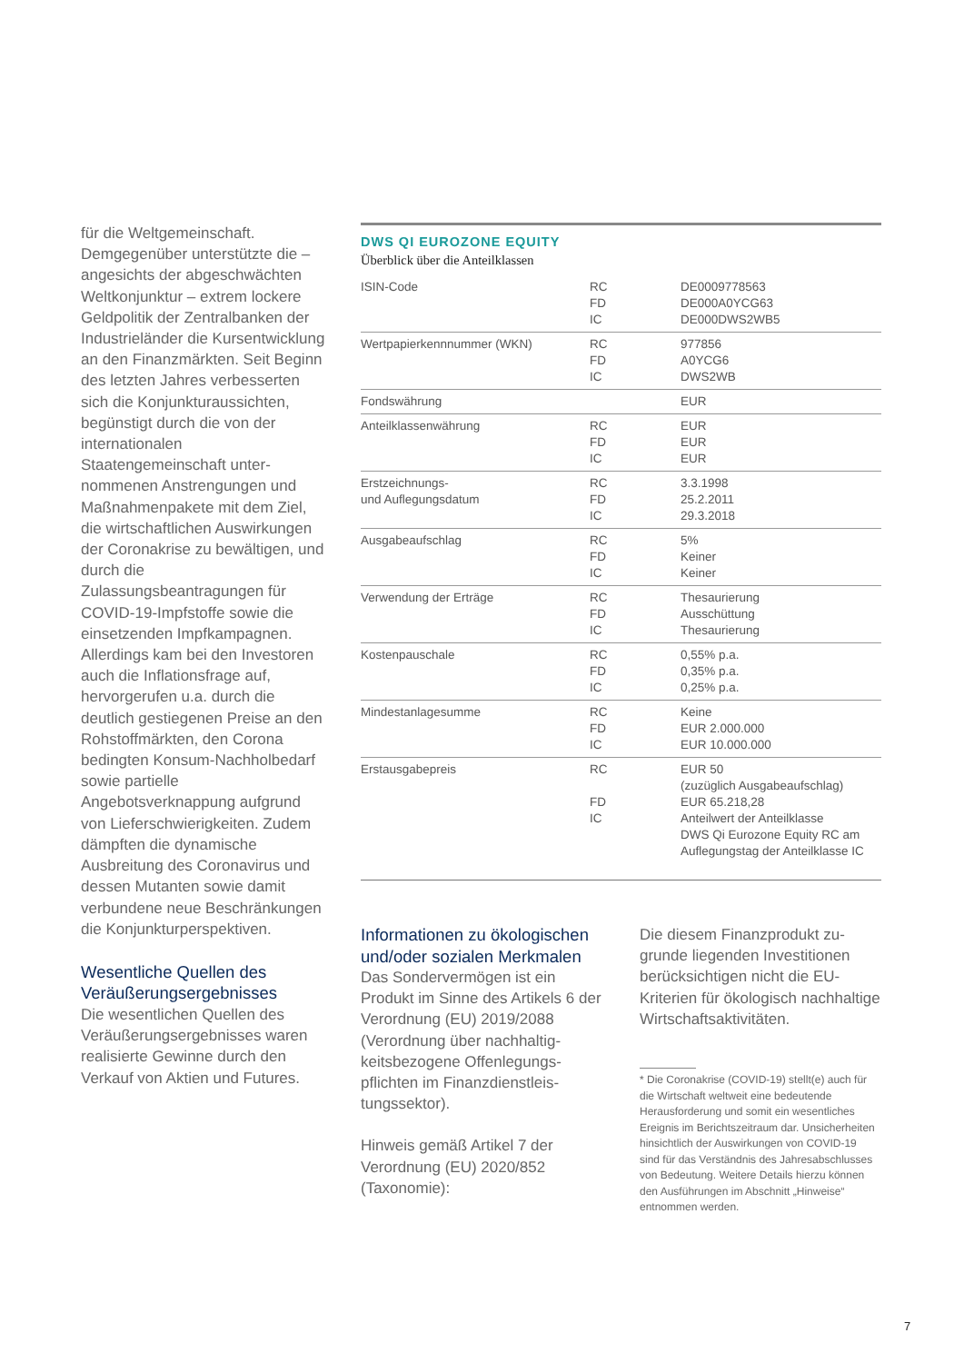für die Weltgemeinschaft. Demgegenüber unterstützte die – angesichts der abge­schwächten Weltkonjunktur – extrem lockere Geldpolitik der Zentralbanken der Industrie­länder die Kursentwicklung an den Finanzmärkten. Seit Beginn des letzten Jahres verbesserten sich die Konjunk­turaussichten, begünstigt durch die von der internationalen Staatengemeinschaft unter­nommenen Anstrengungen und Maßnahmenpakete mit dem Ziel, die wirtschaftlichen Auswirkungen der Coronakrise zu bewältigen, und durch die Zulassungsbeantragungen für COVID-19-Impfstoffe sowie die einsetzenden Impfkampagnen. Allerdings kam bei den Inves­toren auch die Inflationsfrage auf, hervorgerufen u.a. durch die deutlich gestiegenen Preise an den Rohstoffmärkten, den Corona bedingten Konsum-Nachholbedarf sowie partielle Angebotsverknappung auf­grund von Lieferschwierig­keiten. Zudem dämpften die dynamische Ausbreitung des Coronavirus und dessen Mu­tanten sowie damit verbunde­ne neue Beschränkungen die Konjunkturperspektiven.
Wesentliche Quellen des Veräußerungsergebnisses
Die wesentlichen Quellen des Veräußerungsergebnisses wa­ren realisierte Gewinne durch den Verkauf von Aktien und Futures.
DWS QI EUROZONE EQUITY
Überblick über die Anteilklassen
| ISIN-Code | RC FD IC | DE0009778563 DE000A0YCG63 DE000DWS2WB5 |
| Wertpapierkennnummer (WKN) | RC FD IC | 977856 A0YCG6 DWS2WB |
| Fondswährung | | EUR |
| Anteilklassenwährung | RC FD IC | EUR EUR EUR |
| Erstzeichnungs- und Auflegungsdatum | RC FD IC | 3.3.1998 25.2.2011 29.3.2018 |
| Ausgabeaufschlag | RC FD IC | 5% Keiner Keiner |
| Verwendung der Erträge | RC FD IC | Thesaurierung Ausschüttung Thesaurierung |
| Kostenpauschale | RC FD IC | 0,55% p.a. 0,35% p.a. 0,25% p.a. |
| Mindestanlagesumme | RC FD IC | Keine EUR 2.000.000 EUR 10.000.000 |
| Erstausgabepreis | RC FD IC | EUR 50 (zuzüglich Ausgabeaufschlag) EUR 65.218,28 Anteilwert der Anteilklasse DWS Qi Eurozone Equity RC am Auflegungstag der Anteilklasse IC |
Informationen zu ökologischen und/oder sozialen Merkmalen
Das Sondervermögen ist ein Produkt im Sinne des Artikels 6 der Verordnung (EU) 2019/2088 (Verordnung über nachhaltig­keitsbezogene Offenlegungs­pflichten im Finanzdienstleis­tungssektor).
Hinweis gemäß Artikel 7 der Verordnung (EU) 2020/852 (Taxonomie):
Die diesem Finanzprodukt zu­grunde liegenden Investitionen berücksichtigen nicht die EU-Kriterien für ökologisch nach­haltige Wirtschaftsaktivitäten.
* Die Coronakrise (COVID-19) stellt(e) auch für die Wirtschaft weltweit eine bedeu­tende Herausforderung und somit ein wesentliches Ereignis im Berichtszeit­raum dar. Unsicherheiten hinsichtlich der Auswirkungen von COVID-19 sind für das Verständnis des Jahresabschlusses von Bedeutung. Weitere Details hierzu können den Ausführungen im Abschnitt „Hinweise“ entnommen werden.
7